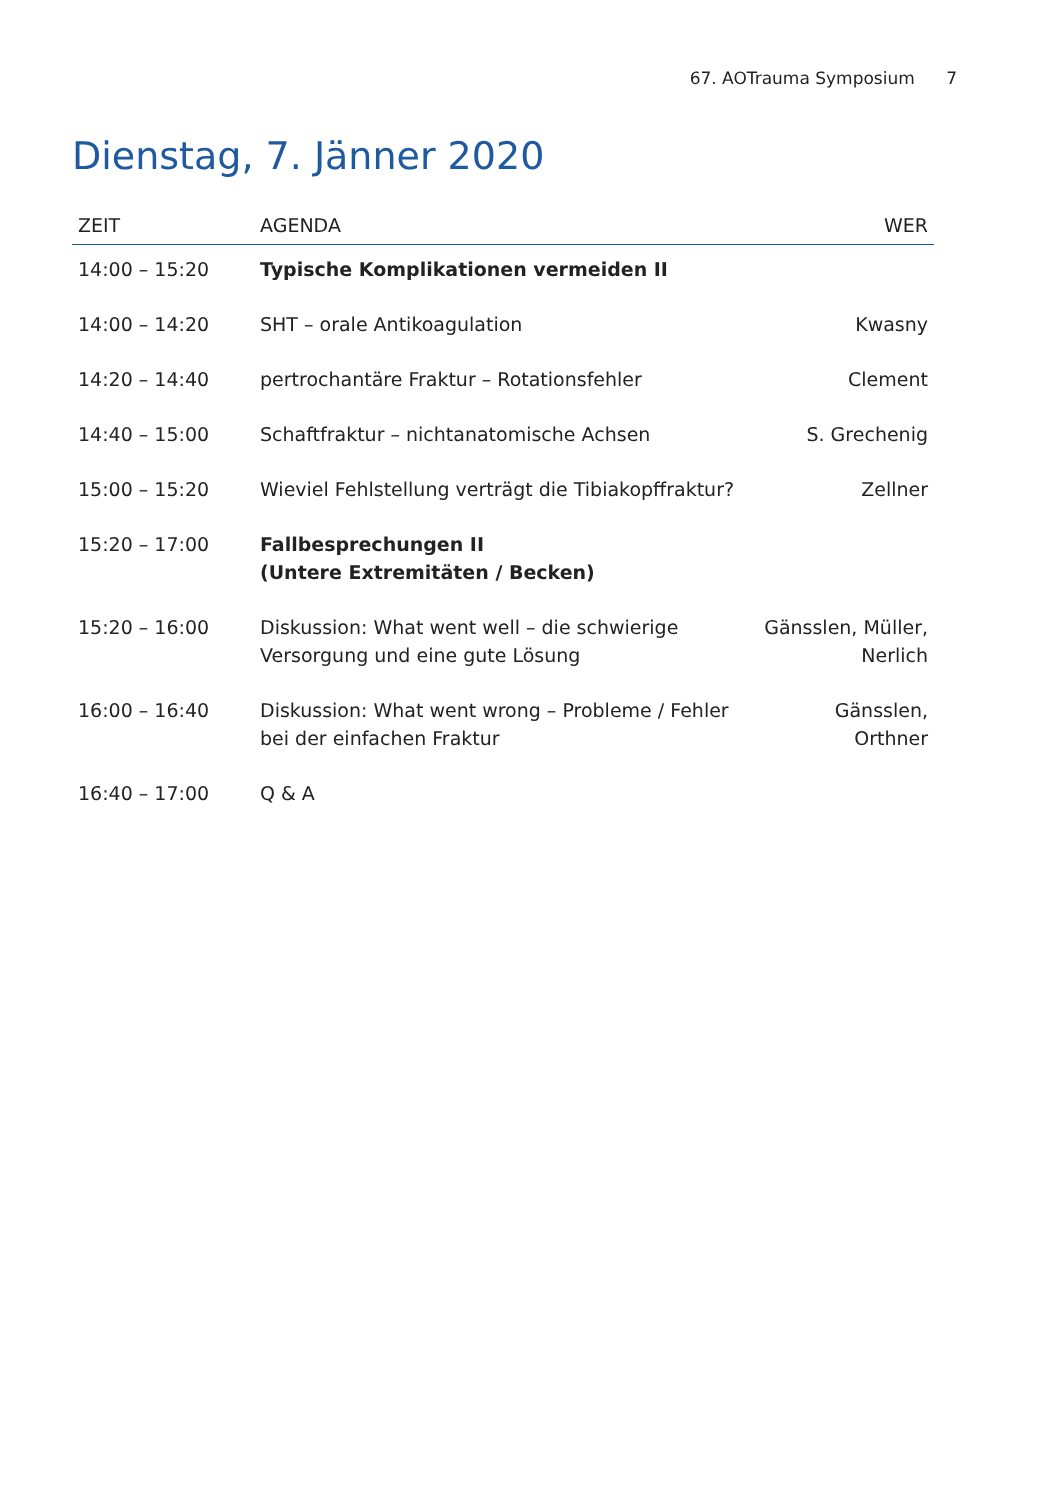67. AOTrauma Symposium 7
Dienstag, 7. Jänner 2020
| ZEIT | AGENDA | WER |
| --- | --- | --- |
| 14:00 – 15:20 | Typische Komplikationen vermeiden II | |
| 14:00 – 14:20 | SHT – orale Antikoagulation | Kwasny |
| 14:20 – 14:40 | pertrochantäre Fraktur – Rotationsfehler | Clement |
| 14:40 – 15:00 | Schaftfraktur – nichtanatomische Achsen | S. Grechenig |
| 15:00 – 15:20 | Wieviel Fehlstellung verträgt die Tibiakopffraktur? | Zellner |
| 15:20 – 17:00 | Fallbesprechungen II (Untere Extremitäten / Becken) | |
| 15:20 – 16:00 | Diskussion: What went well – die schwierige Versorgung und eine gute Lösung | Gänsslen, Müller, Nerlich |
| 16:00 – 16:40 | Diskussion: What went wrong – Probleme / Fehler bei der einfachen Fraktur | Gänsslen, Orthner |
| 16:40 – 17:00 | Q & A | |